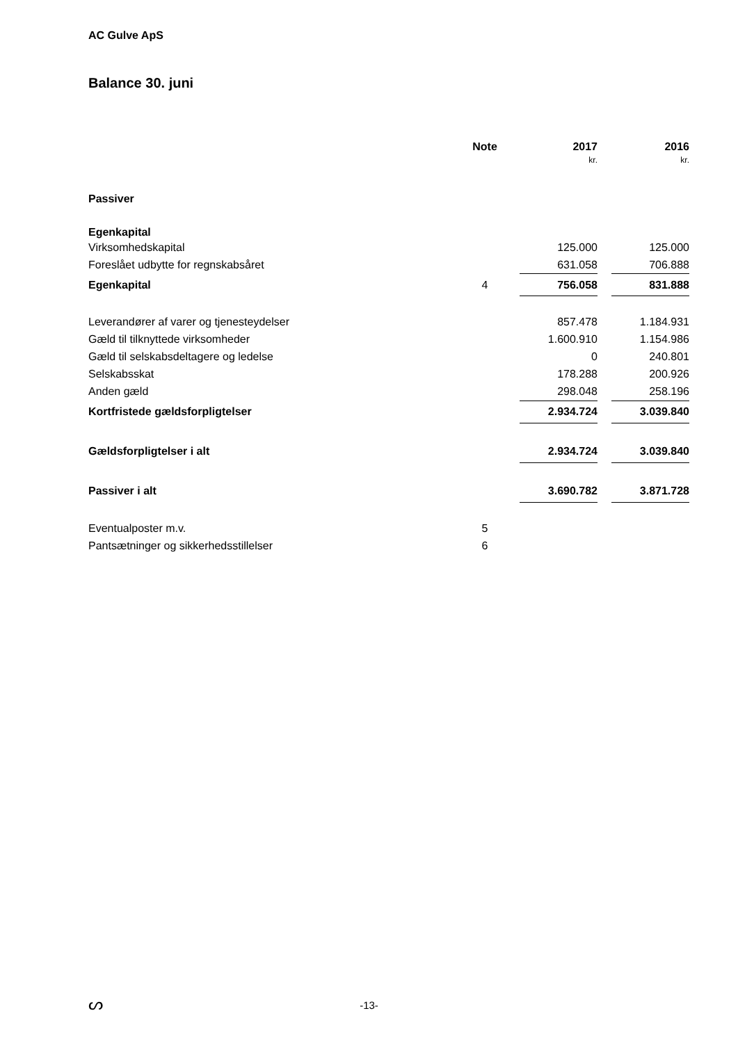AC Gulve ApS
Balance 30. juni
| | Note | | 2017 | | 2016 |
| --- | --- | --- | --- | --- | --- |
| | | | kr. | | kr. |
| Passiver | | | | | |
| Egenkapital | | | | | |
| Virksomhedskapital | | | 125.000 | | 125.000 |
| Foreslået udbytte for regnskabsåret | | | 631.058 | | 706.888 |
| Egenkapital | 4 | | 756.058 | | 831.888 |
| Leverandører af varer og tjenesteydelser | | | 857.478 | | 1.184.931 |
| Gæld til tilknyttede virksomheder | | | 1.600.910 | | 1.154.986 |
| Gæld til selskabsdeltagere og ledelse | | | 0 | | 240.801 |
| Selskabsskat | | | 178.288 | | 200.926 |
| Anden gæld | | | 298.048 | | 258.196 |
| Kortfristede gældsforpligtelser | | | 2.934.724 | | 3.039.840 |
| Gældsforpligtelser i alt | | | 2.934.724 | | 3.039.840 |
| Passiver i alt | | | 3.690.782 | | 3.871.728 |
| Eventualposter m.v. | 5 | | | | |
| Pantsætninger og sikkerhedsstillelser | 6 | | | | |
ᔕ
-13-